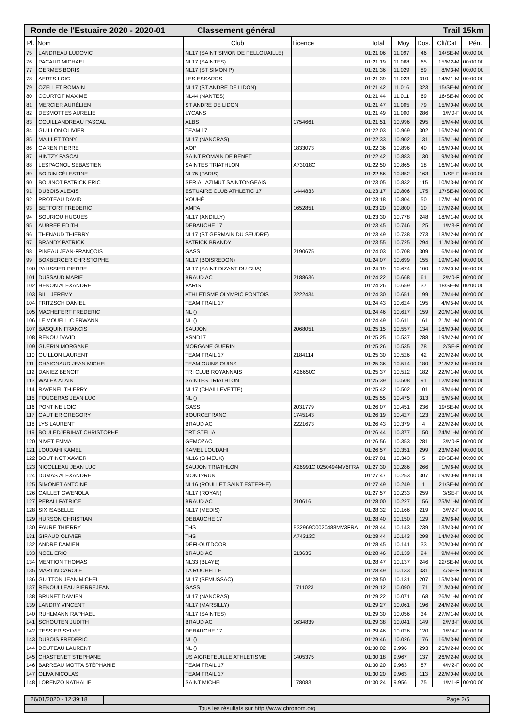Ronde de l'Estuaire 2020 - 2020-01
Classement général Trail 15km
| Pl. | Nom | Club | Licence | Total | Moy | Dos. | Clt/Cat | Pén. |
| --- | --- | --- | --- | --- | --- | --- | --- | --- |
| 75 | LANDREAU LUDOVIC | NL17 (SAINT SIMON DE PELLOUAILLE) | | 01:21:06 | 11.097 | 46 | 14/SE-M | 00:00:00 |
| 76 | PACAUD MICHAEL | NL17 (SAINTES) | | 01:21:19 | 11.068 | 65 | 15/M2-M | 00:00:00 |
| 77 | GERMES BORIS | NL17 (ST SIMON P) | | 01:21:36 | 11.029 | 89 | 8/M3-M | 00:00:00 |
| 78 | AERTS LOIC | LES ESSARDS | | 01:21:39 | 11.023 | 310 | 14/M1-M | 00:00:00 |
| 79 | OZELLET ROMAIN | NL17 (ST ANDRE DE LIDON) | | 01:21:42 | 11.016 | 323 | 15/SE-M | 00:00:00 |
| 80 | COURTOT MAXIME | NL44 (NANTES) | | 01:21:44 | 11.011 | 69 | 16/SE-M | 00:00:00 |
| 81 | MERCIER AURÉLIEN | ST ANDRÉ DE LIDON | | 01:21:47 | 11.005 | 79 | 15/M0-M | 00:00:00 |
| 82 | DESMOTTES AURELIE | LYCANS | | 01:21:49 | 11.000 | 286 | 1/M0-F | 00:00:00 |
| 83 | COUILLANDREAU PASCAL | ALBS | 1754661 | 01:21:51 | 10.996 | 295 | 5/M4-M | 00:00:00 |
| 84 | GUILLON OLIVIER | TEAM 17 | | 01:22:03 | 10.969 | 302 | 16/M2-M | 00:00:00 |
| 85 | MAILLET TONY | NL17 (NANCRAS) | | 01:22:33 | 10.902 | 131 | 15/M1-M | 00:00:00 |
| 86 | GAREN PIERRE | AOP | 1833073 | 01:22:36 | 10.896 | 40 | 16/M0-M | 00:00:00 |
| 87 | HINTZY PASCAL | SAINT ROMAIN DE BENET | | 01:22:42 | 10.883 | 130 | 9/M3-M | 00:00:00 |
| 88 | LESPAGNOL SEBASTIEN | SAINTES TRIATHLON | A73018C | 01:22:50 | 10.865 | 18 | 16/M1-M | 00:00:00 |
| 89 | BOIDIN CÉLESTINE | NL75 (PARIS) | | 01:22:56 | 10.852 | 163 | 1/SE-F | 00:00:00 |
| 90 | BOUINOT PATRICK ERIC | SERIAL AZIMUT SAINTONGEAIS | | 01:23:05 | 10.832 | 115 | 10/M3-M | 00:00:00 |
| 91 | DUBOIS ALEXIS | ESTUAIRE CLUB ATHLETIC 17 | 1444833 | 01:23:17 | 10.806 | 175 | 17/SE-M | 00:00:00 |
| 92 | PROTEAU DAVID | VOUHÉ | | 01:23:18 | 10.804 | 50 | 17/M1-M | 00:00:00 |
| 93 | BETFORT FREDERIC | AMPA | 1652851 | 01:23:20 | 10.800 | 10 | 17/M2-M | 00:00:00 |
| 94 | SOURIOU HUGUES | NL17 (ANDILLY) | | 01:23:30 | 10.778 | 248 | 18/M1-M | 00:00:00 |
| 95 | AUBREE EDITH | DEBAUCHE 17 | | 01:23:45 | 10.746 | 125 | 1/M3-F | 00:00:00 |
| 96 | THENAUD THIERRY | NL17 (ST GERMAIN DU SEUDRE) | | 01:23:49 | 10.738 | 273 | 18/M2-M | 00:00:00 |
| 97 | BRANDY PATRICK | PATRICK BRANDY | | 01:23:55 | 10.725 | 294 | 11/M3-M | 00:00:00 |
| 98 | PINEAU JEAN-FRANÇOIS | GASS | 2190675 | 01:24:03 | 10.708 | 309 | 6/M4-M | 00:00:00 |
| 99 | BOXBERGER CHRISTOPHE | NL17 (BOISREDON) | | 01:24:07 | 10.699 | 155 | 19/M1-M | 00:00:00 |
| 100 | PALISSIER PIERRE | NL17 (SAINT DIZANT DU GUA) | | 01:24:19 | 10.674 | 100 | 17/M0-M | 00:00:00 |
| 101 | DUSSAUD MARIE | BRAUD AC | 2188636 | 01:24:22 | 10.668 | 61 | 2/M0-F | 00:00:00 |
| 102 | HENON ALEXANDRE | PARIS | | 01:24:26 | 10.659 | 37 | 18/SE-M | 00:00:00 |
| 103 | BILL JEREMY | ATHLETISME OLYMPIC PONTOIS | 2222434 | 01:24:30 | 10.651 | 199 | 7/M4-M | 00:00:00 |
| 104 | FRITZSCH DANIEL | TEAM TRAIL 17 | | 01:24:43 | 10.624 | 195 | 4/M5-M | 00:00:00 |
| 105 | MACHEFERT FREDERIC | NL () | | 01:24:46 | 10.617 | 159 | 20/M1-M | 00:00:00 |
| 106 | LE MOUELLIC ERWANN | NL () | | 01:24:49 | 10.611 | 161 | 21/M1-M | 00:00:00 |
| 107 | BASQUIN FRANCIS | SAUJON | 2068051 | 01:25:15 | 10.557 | 134 | 18/M0-M | 00:00:00 |
| 108 | RENOU DAVID | ASND17 | | 01:25:25 | 10.537 | 288 | 19/M2-M | 00:00:00 |
| 109 | GUERIN MORGANE | MORGANE GUERIN | | 01:25:26 | 10.535 | 78 | 2/SE-F | 00:00:00 |
| 110 | GUILLON LAURENT | TEAM TRAIL 17 | 2184114 | 01:25:30 | 10.526 | 42 | 20/M2-M | 00:00:00 |
| 111 | CHAIGNAUD JEAN MICHEL | TEAM OUINS OUINS | | 01:25:36 | 10.514 | 180 | 21/M2-M | 00:00:00 |
| 112 | DANIEZ BENOIT | TRI CLUB ROYANNAIS | A26650C | 01:25:37 | 10.512 | 182 | 22/M1-M | 00:00:00 |
| 113 | WALEK ALAIN | SAINTES TRIATHLON | | 01:25:39 | 10.508 | 91 | 12/M3-M | 00:00:00 |
| 114 | RAVENEL THIERRY | NL17 (CHAILLEVETTE) | | 01:25:42 | 10.502 | 101 | 8/M4-M | 00:00:00 |
| 115 | FOUGERAS JEAN LUC | NL () | | 01:25:55 | 10.475 | 313 | 5/M5-M | 00:00:00 |
| 116 | PONTINE LOIC | GASS | 2031779 | 01:26:07 | 10.451 | 236 | 19/SE-M | 00:00:00 |
| 117 | GAUTIER GREGORY | BOURCEFRANC | 1745143 | 01:26:19 | 10.427 | 123 | 23/M1-M | 00:00:00 |
| 118 | LYS LAURENT | BRAUD AC | 2221673 | 01:26:43 | 10.379 | 4 | 22/M2-M | 00:00:00 |
| 119 | BOULEDJERIHAT CHRISTOPHE | TRT STELIA | | 01:26:44 | 10.377 | 150 | 24/M1-M | 00:00:00 |
| 120 | NIVET EMMA | GEMOZAC | | 01:26:56 | 10.353 | 281 | 3/M0-F | 00:00:00 |
| 121 | LOUDAHI KAMEL | KAMEL LOUDAHI | | 01:26:57 | 10.351 | 299 | 23/M2-M | 00:00:00 |
| 122 | BOUTINOT XAVIER | NL16 (GIMEUX) | | 01:27:01 | 10.343 | 5 | 20/SE-M | 00:00:00 |
| 123 | NICOLLEAU JEAN LUC | SAUJON TRIATHLON | A26991C 0250494MV6FRA | 01:27:30 | 10.286 | 266 | 1/M6-M | 00:00:00 |
| 124 | DUMAS ALEXANDRE | MONT?RUN | | 01:27:47 | 10.253 | 307 | 19/M0-M | 00:00:00 |
| 125 | SIMONET ANTOINE | NL16 (ROULLET SAINT ESTEPHE) | | 01:27:49 | 10.249 | 1 | 21/SE-M | 00:00:00 |
| 126 | CAILLET GWENOLA | NL17 (ROYAN) | | 01:27:57 | 10.233 | 259 | 3/SE-F | 00:00:00 |
| 127 | PERALI PATRICE | BRAUD AC | 210616 | 01:28:00 | 10.227 | 156 | 25/M1-M | 00:00:00 |
| 128 | SIX ISABELLE | NL17 (MEDIS) | | 01:28:32 | 10.166 | 219 | 3/M2-F | 00:00:00 |
| 129 | HURSON CHRISTIAN | DEBAUCHE 17 | | 01:28:40 | 10.150 | 129 | 2/M6-M | 00:00:00 |
| 130 | FAURE THIERRY | THS | B32969C0020488MV3FRA | 01:28:44 | 10.143 | 239 | 13/M3-M | 00:00:00 |
| 131 | GIRAUD OLIVIER | THS | A74313C | 01:28:44 | 10.143 | 298 | 14/M3-M | 00:00:00 |
| 132 | ANDRE DAMIEN | DÉFI-OUTDOOR | | 01:28:45 | 10.141 | 33 | 20/M0-M | 00:00:00 |
| 133 | NOEL ERIC | BRAUD AC | 513635 | 01:28:46 | 10.139 | 94 | 9/M4-M | 00:00:00 |
| 134 | MENTION THOMAS | NL33 (BLAYE) | | 01:28:47 | 10.137 | 246 | 22/SE-M | 00:00:00 |
| 135 | MARTIN CAROLE | LA ROCHELLE | | 01:28:49 | 10.133 | 331 | 4/SE-F | 00:00:00 |
| 136 | GUITTON JEAN MICHEL | NL17 (SEMUSSAC) | | 01:28:50 | 10.131 | 207 | 15/M3-M | 00:00:00 |
| 137 | RENOULLEAU PIERREJEAN | GASS | 1711023 | 01:29:12 | 10.090 | 171 | 21/M0-M | 00:00:00 |
| 138 | BRUNET DAMIEN | NL17 (NANCRAS) | | 01:29:22 | 10.071 | 168 | 26/M1-M | 00:00:00 |
| 139 | LANDRY VINCENT | NL17 (MARSILLY) | | 01:29:27 | 10.061 | 196 | 24/M2-M | 00:00:00 |
| 140 | RUHLMANN RAPHAEL | NL17 (SAINTES) | | 01:29:30 | 10.056 | 34 | 27/M1-M | 00:00:00 |
| 141 | SCHOUTEN JUDITH | BRAUD AC | 1634839 | 01:29:38 | 10.041 | 149 | 2/M3-F | 00:00:00 |
| 142 | TESSIER SYLVIE | DEBAUCHE 17 | | 01:29:46 | 10.026 | 120 | 1/M4-F | 00:00:00 |
| 143 | DUBOIS FREDERIC | NL () | | 01:29:46 | 10.026 | 176 | 16/M3-M | 00:00:00 |
| 144 | DOUTEAU LAURENT | NL () | | 01:30:02 | 9.996 | 293 | 25/M2-M | 00:00:00 |
| 145 | CHASTENET STEPHANE | US AIGREFEUILLE ATHLETISME | 1405375 | 01:30:18 | 9.967 | 137 | 26/M2-M | 00:00:00 |
| 146 | BARREAU MOTTA STÉPHANIE | TEAM TRAIL 17 | | 01:30:20 | 9.963 | 87 | 4/M2-F | 00:00:00 |
| 147 | OLIVA NICOLAS | TEAM TRAIL 17 | | 01:30:20 | 9.963 | 113 | 22/M0-M | 00:00:00 |
| 148 | LORENZO NATHALIE | SAINT MICHEL | 178083 | 01:30:24 | 9.956 | 75 | 1/M1-F | 00:00:00 |
26/01/2020 - 12:39:18
Page 2/5
Tous les résultats sur http://www.chronom.org